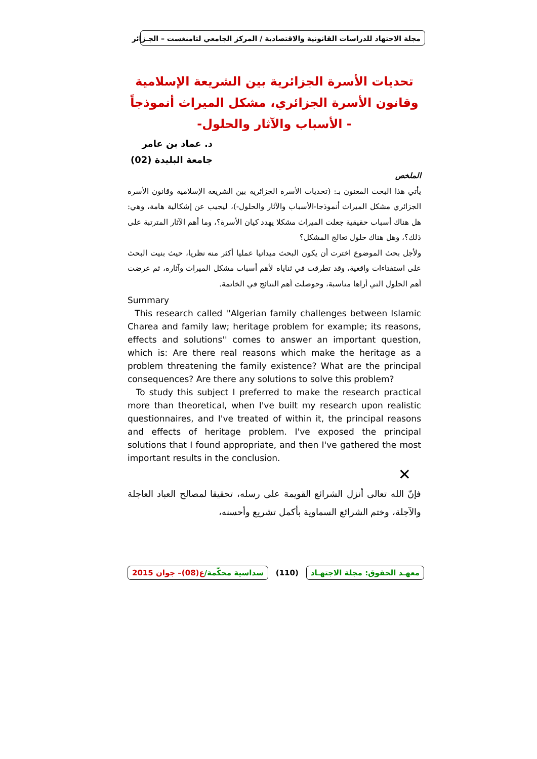مجلة الاجتهاد للدراسات القانونية والاقتصادية / المركز الجامعي لتامنغست – الجـزائر
تحديات الأسرة الجزائرية بين الشريعة الإسلامية
وقانون الأسرة الجزائري، مشكل الميراث أنموذجاً
- الأسباب والآثار والحلول-
د. عماد بن عامر
جامعة البليدة (02)
الملخص
يأتي هذا البحث المعنون بـ: (تحديات الأسرة الجزائرية بين الشريعة الإسلامية وقانون الأسرة الجزائري مشكل الميراث أنموذجا-الأسباب والآثار والحلول-)، ليجيب عن إشكالية هامة، وهي: هل هناك أسباب حقيقية جعلت الميراث مشكلا يهدد كيان الأسرة؟، وما أهم الآثار المترتبة على ذلك؟، وهل هناك حلول تعالج المشكل؟
ولأجل بحث الموضوع اخترت أن يكون البحث ميدانيا عمليا أكثر منه نظريا، حيث بنيت البحث على استفتاءات واقعية، وقد تطرقت في ثناياه لأهم أسباب مشكل الميراث وآثاره، ثم عرضت أهم الحلول التي أراها مناسبة، وحوصلت أهم النتائج في الخاتمة.
Summary
This research called ''Algerian family challenges between Islamic Charea and family law; heritage problem for example; its reasons, effects and solutions'' comes to answer an important question, which is: Are there real reasons which make the heritage as a problem threatening the family existence? What are the principal consequences? Are there any solutions to solve this problem?
To study this subject I preferred to make the research practical more than theoretical, when I've built my research upon realistic questionnaires, and I've treated of within it, the principal reasons and effects of heritage problem. I've exposed the principal solutions that I found appropriate, and then I've gathered the most important results in the conclusion.
✕
فإنّ الله تعالى أنزل الشرائع القويمة على رسله، تحقيقا لمصالح العباد العاجلة والآجلة، وختم الشرائع السماوية بأكمل تشريع وأحسنه،
معهـد الحقوق: مجلة الاجتهـاد (110) سداسية محكّمة/ع(08)– جوان 2015